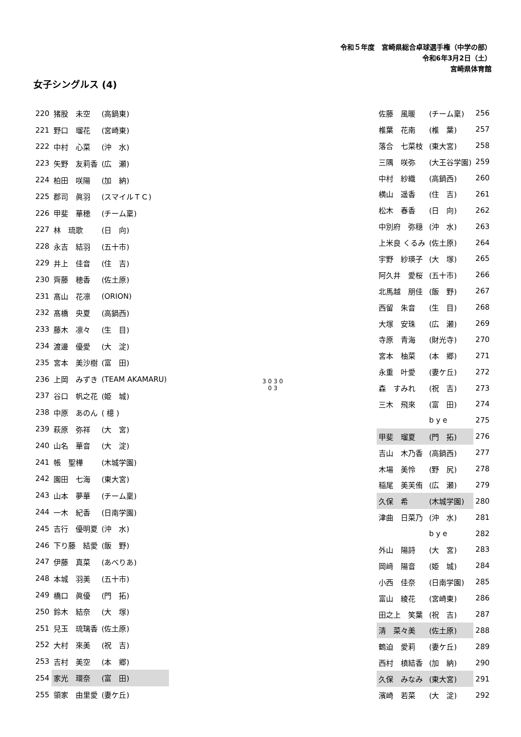令和５年度　宮崎県総合卓球選手権（中学の部）
令和6年3月2日（土）
宮崎県体育館
女子シングルス (4)
| 220 | 猪股 未空 | (高鍋東) |
| 221 | 野口 瑠花 | (宮崎東) |
| 222 | 中村 心菜 | (沖 水) |
| 223 | 矢野 友莉香 | (広 瀬) |
| 224 | 柏田 咲陽 | (加 納) |
| 225 | 郡司 眞羽 | (スマイルＴＣ) |
| 226 | 甲斐 華穂 | (チーム稟) |
| 227 | 林 琉歌 | (日 向) |
| 228 | 永吉 結羽 | (五十市) |
| 229 | 井上 佳音 | (住 吉) |
| 230 | 齊藤 穂香 | (佐土原) |
| 231 | 髙山 花凛 | (ORION) |
| 232 | 髙橋 央夏 | (高鍋西) |
| 233 | 藤木 凛々 | (生 目) |
| 234 | 渡邊 優愛 | (大 淀) |
| 235 | 宮本 美沙樹 | (富 田) |
| 236 | 上岡 みずき | (TEAM AKAMARU) |
| 237 | 谷口 帆之花 | (姫 城) |
| 238 | 中原 あのん | ( 檍 ) |
| 239 | 萩原 弥祥 | (大 宮) |
| 240 | 山名 華音 | (大 淀) |
| 241 | 帳 聖樺 | (木城学園) |
| 242 | 園田 七海 | (東大宮) |
| 243 | 山本 夢華 | (チーム稟) |
| 244 | 一木 紀香 | (日南学園) |
| 245 | 吉行 優明夏 | (沖 水) |
| 246 | 下り藤 結愛 | (飯 野) |
| 247 | 伊藤 真菜 | (あべりあ) |
| 248 | 本城 羽美 | (五十市) |
| 249 | 橋口 眞優 | (門 拓) |
| 250 | 鈴木 結奈 | (大 塚) |
| 251 | 兒玉 琉璃香 | (佐土原) |
| 252 | 大村 來美 | (祝 吉) |
| 253 | 吉村 美空 | (本 郷) |
| 254 | 家光 環奈 | (富 田) |
| 255 | 領家 由里愛 | (妻ケ丘) |
3 0 3 0
0 3
| 佐藤 風暖 | (チーム稟) | 256 |
| 椎葉 花南 | (椎 葉) | 257 |
| 落合 七菜枝 | (東大宮) | 258 |
| 三隅 咲弥 | (大王谷学園) | 259 |
| 中村 紗織 | (高鍋西) | 260 |
| 横山 遥香 | (住 吉) | 261 |
| 松木 春香 | (日 向) | 262 |
| 中別府 弥穏 | (沖 水) | 263 |
| 上米良 くるみ | (佐土原) | 264 |
| 宇野 紗瑛子 | (大 塚) | 265 |
| 阿久井 愛桜 | (五十市) | 266 |
| 北馬越 朋佳 | (飯 野) | 267 |
| 西留 朱音 | (生 目) | 268 |
| 大塚 安珠 | (広 瀬) | 269 |
| 寺原 青海 | (財光寺) | 270 |
| 宮本 柚菜 | (本 郷) | 271 |
| 永重 叶愛 | (妻ケ丘) | 272 |
| 森 すみれ | (祝 吉) | 273 |
| 三木 飛來 | (富 田) | 274 |
| | b y e | 275 |
| 甲斐 瑠夏 | (門 拓) | 276 |
| 吉山 木乃香 | (高鍋西) | 277 |
| 木場 美怜 | (野 尻) | 278 |
| 稲尾 美芙侑 | (広 瀬) | 279 |
| 久保 希 | (木城学園) | 280 |
| 津曲 日菜乃 | (沖 水) | 281 |
| | b y e | 282 |
| 外山 陽詩 | (大 宮) | 283 |
| 岡﨑 陽音 | (姫 城) | 284 |
| 小西 佳奈 | (日南学園) | 285 |
| 富山 綾花 | (宮崎東) | 286 |
| 田之上 笑葉 | (祝 吉) | 287 |
| 清 菜々美 | (佐土原) | 288 |
| 鶴迫 愛莉 | (妻ケ丘) | 289 |
| 西村 槙結香 | (加 納) | 290 |
| 久保 みなみ | (東大宮) | 291 |
| 濱崎 若菜 | (大 淀) | 292 |